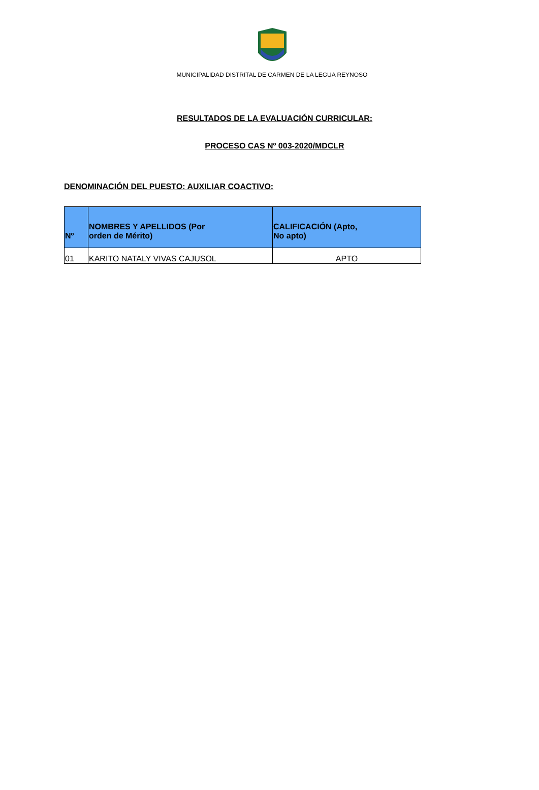MUNICIPALIDAD DISTRITAL DE CARMEN DE LA LEGUA REYNOSO
RESULTADOS DE LA EVALUACIÓN CURRICULAR:
PROCESO CAS Nº 003-2020/MDCLR
DENOMINACIÓN DEL PUESTO: AUXILIAR COACTIVO:
| Nº | NOMBRES Y APELLIDOS (Por orden de Mérito) | CALIFICACIÓN (Apto, No apto) |
| --- | --- | --- |
| 01 | KARITO NATALY VIVAS CAJUSOL | APTO |